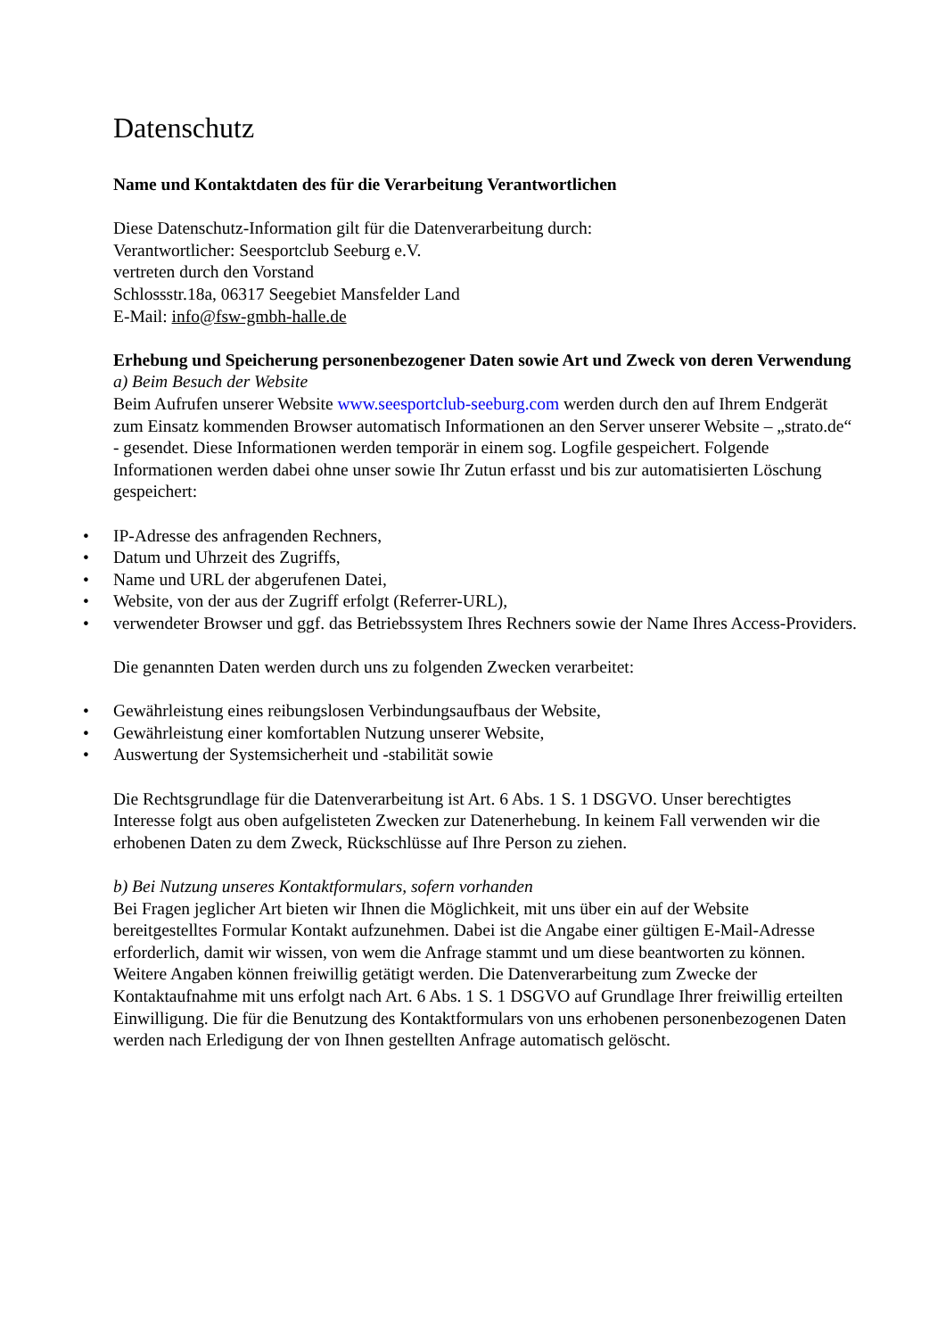Datenschutz
Name und Kontaktdaten des für die Verarbeitung Verantwortlichen
Diese Datenschutz-Information gilt für die Datenverarbeitung durch:
Verantwortlicher: Seesportclub Seeburg e.V.
vertreten durch den Vorstand
Schlossstr.18a, 06317 Seegebiet Mansfelder Land
E-Mail: info@fsw-gmbh-halle.de
Erhebung und Speicherung personenbezogener Daten sowie Art und Zweck von deren Verwendung
a) Beim Besuch der Website
Beim Aufrufen unserer Website www.seesportclub-seeburg.com werden durch den auf Ihrem Endgerät zum Einsatz kommenden Browser automatisch Informationen an den Server unserer Website – „strato.de“ - gesendet. Diese Informationen werden temporär in einem sog. Logfile gespeichert. Folgende Informationen werden dabei ohne unser sowie Ihr Zutun erfasst und bis zur automatisierten Löschung gespeichert:
• IP-Adresse des anfragenden Rechners,
• Datum und Uhrzeit des Zugriffs,
• Name und URL der abgerufenen Datei,
• Website, von der aus der Zugriff erfolgt (Referrer-URL),
• verwendeter Browser und ggf. das Betriebssystem Ihres Rechners sowie der Name Ihres Access-Providers.
Die genannten Daten werden durch uns zu folgenden Zwecken verarbeitet:
• Gewährleistung eines reibungslosen Verbindungsaufbaus der Website,
• Gewährleistung einer komfortablen Nutzung unserer Website,
• Auswertung der Systemsicherheit und -stabilität sowie
Die Rechtsgrundlage für die Datenverarbeitung ist Art. 6 Abs. 1 S. 1 DSGVO. Unser berechtigtes Interesse folgt aus oben aufgelisteten Zwecken zur Datenerhebung. In keinem Fall verwenden wir die erhobenen Daten zu dem Zweck, Rückschlüsse auf Ihre Person zu ziehen.
b) Bei Nutzung unseres Kontaktformulars, sofern vorhanden
Bei Fragen jeglicher Art bieten wir Ihnen die Möglichkeit, mit uns über ein auf der Website bereitgestelltes Formular Kontakt aufzunehmen. Dabei ist die Angabe einer gültigen E-Mail-Adresse erforderlich, damit wir wissen, von wem die Anfrage stammt und um diese beantworten zu können. Weitere Angaben können freiwillig getätigt werden. Die Datenverarbeitung zum Zwecke der Kontaktaufnahme mit uns erfolgt nach Art. 6 Abs. 1 S. 1 DSGVO auf Grundlage Ihrer freiwillig erteilten Einwilligung. Die für die Benutzung des Kontaktformulars von uns erhobenen personenbezogenen Daten werden nach Erledigung der von Ihnen gestellten Anfrage automatisch gelöscht.